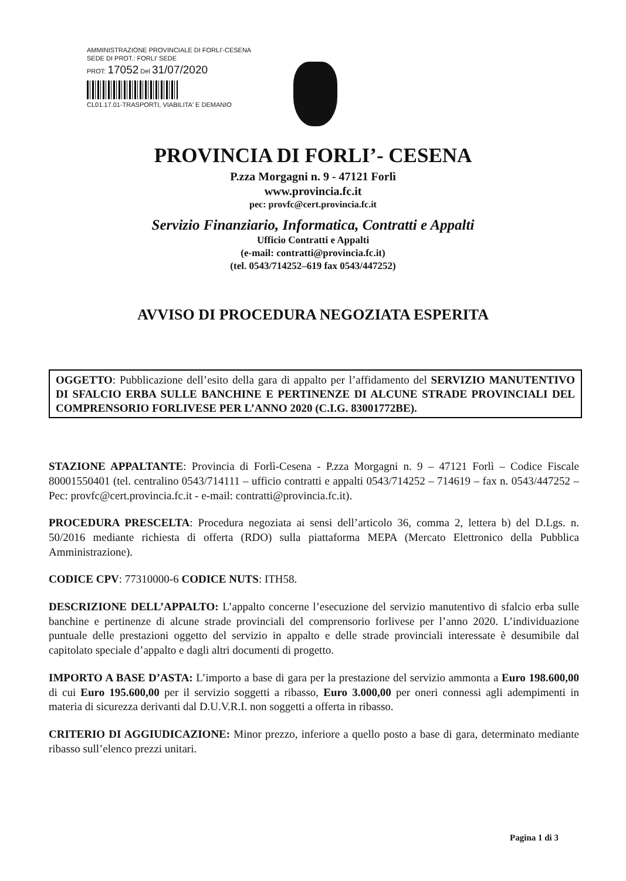AMMINISTRAZIONE PROVINCIALE DI FORLI'-CESENA
SEDE DI PROT.: FORLI' SEDE
PROT: 17052 Del 31/07/2020
CL01.17.01-TRASPORTI, VIABILITA' E DEMANIO
PROVINCIA DI FORLI’- CESENA
P.zza Morgagni n. 9 - 47121 Forlì
www.provincia.fc.it
pec: provfc@cert.provincia.fc.it
Servizio Finanziario, Informatica, Contratti e Appalti
Ufficio Contratti e Appalti
(e-mail: contratti@provincia.fc.it)
(tel. 0543/714252–619 fax 0543/447252)
AVVISO DI PROCEDURA NEGOZIATA ESPERITA
OGGETTO: Pubblicazione dell’esito della gara di appalto per l’affidamento del SERVIZIO MANUTENTIVO DI SFALCIO ERBA SULLE BANCHINE E PERTINENZE DI ALCUNE STRADE PROVINCIALI DEL COMPRENSORIO FORLIVESE PER L’ANNO 2020 (C.I.G. 83001772BE).
STAZIONE APPALTANTE: Provincia di Forlì-Cesena - P.zza Morgagni n. 9 – 47121 Forlì – Codice Fiscale 80001550401 (tel. centralino 0543/714111 – ufficio contratti e appalti 0543/714252 – 714619 – fax n. 0543/447252 – Pec: provfc@cert.provincia.fc.it - e-mail: contratti@provincia.fc.it).
PROCEDURA PRESCELTA: Procedura negoziata ai sensi dell’articolo 36, comma 2, lettera b) del D.Lgs. n. 50/2016 mediante richiesta di offerta (RDO) sulla piattaforma MEPA (Mercato Elettronico della Pubblica Amministrazione).
CODICE CPV: 77310000-6 CODICE NUTS: ITH58.
DESCRIZIONE DELL’APPALTO: L’appalto concerne l’esecuzione del servizio manutentivo di sfalcio erba sulle banchine e pertinenze di alcune strade provinciali del comprensorio forlivese per l’anno 2020. L’individuazione puntuale delle prestazioni oggetto del servizio in appalto e delle strade provinciali interessate è desumibile dal capitolato speciale d’appalto e dagli altri documenti di progetto.
IMPORTO A BASE D’ASTA: L’importo a base di gara per la prestazione del servizio ammonta a Euro 198.600,00 di cui Euro 195.600,00 per il servizio soggetti a ribasso, Euro 3.000,00 per oneri connessi agli adempimenti in materia di sicurezza derivanti dal D.U.V.R.I. non soggetti a offerta in ribasso.
CRITERIO DI AGGIUDICAZIONE: Minor prezzo, inferiore a quello posto a base di gara, determinato mediante ribasso sull’elenco prezzi unitari.
Pagina 1 di 3